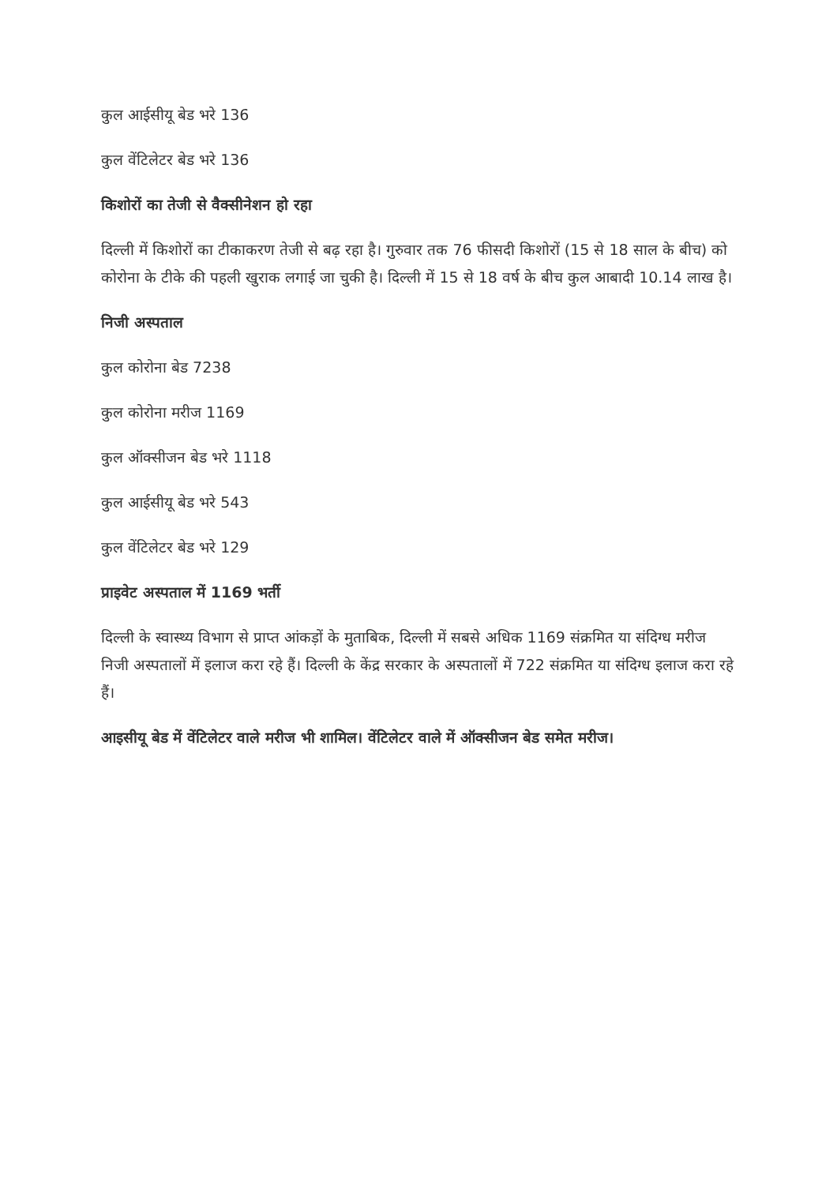कुल आईसीयू बेड भरे 136
कुल वेंटिलेटर बेड भरे 136
किशोरों का तेजी से वैक्सीनेशन हो रहा
दिल्ली में किशोरों का टीकाकरण तेजी से बढ़ रहा है। गुरुवार तक 76 फीसदी किशोरों (15 से 18 साल के बीच) को कोरोना के टीके की पहली खुराक लगाई जा चुकी है। दिल्ली में 15 से 18 वर्ष के बीच कुल आबादी 10.14 लाख है।
निजी अस्पताल
कुल कोरोना बेड 7238
कुल कोरोना मरीज 1169
कुल ऑक्सीजन बेड भरे 1118
कुल आईसीयू बेड भरे 543
कुल वेंटिलेटर बेड भरे 129
प्राइवेट अस्पताल में 1169 भर्ती
दिल्ली के स्वास्थ्य विभाग से प्राप्त आंकड़ों के मुताबिक, दिल्ली में सबसे अधिक 1169 संक्रमित या संदिग्ध मरीज निजी अस्पतालों में इलाज करा रहे हैं। दिल्ली के केंद्र सरकार के अस्पतालों में 722 संक्रमित या संदिग्ध इलाज करा रहे हैं।
आइसीयू बेड में वेंटिलेटर वाले मरीज भी शामिल। वेंटिलेटर वाले में ऑक्सीजन बेड समेत मरीज।